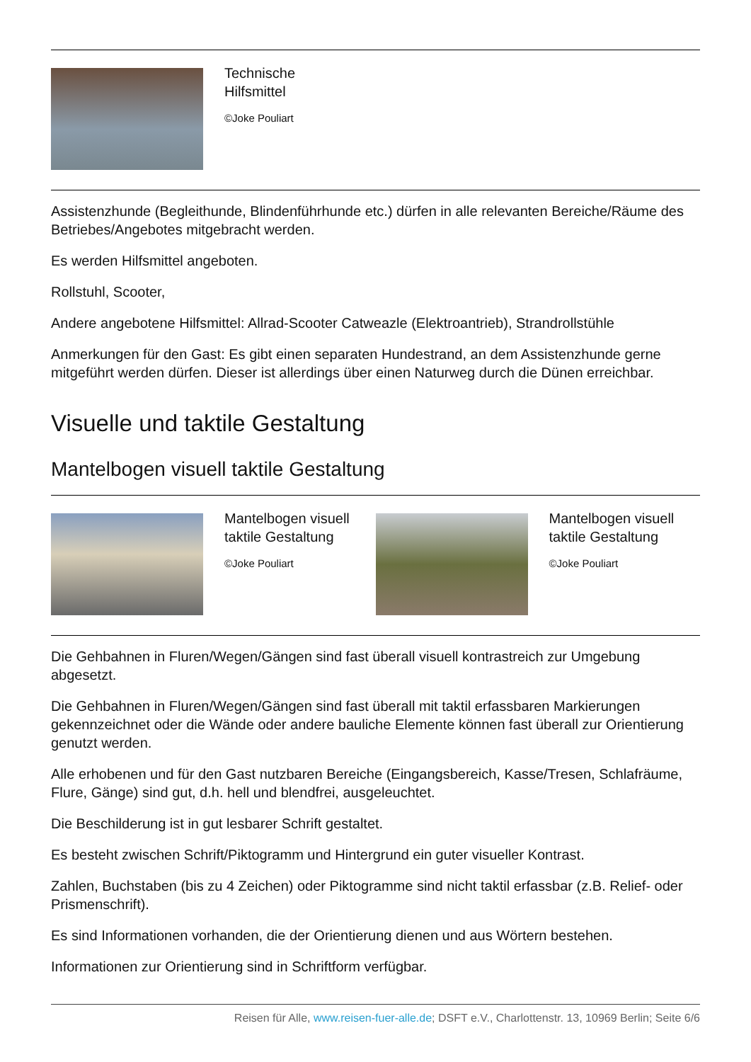Technische
Hilfsmittel
©Joke Pouliart
Assistenzhunde (Begleithunde, Blindenführhunde etc.) dürfen in alle relevanten Bereiche/Räume des Betriebes/Angebotes mitgebracht werden.
Es werden Hilfsmittel angeboten.
Rollstuhl, Scooter,
Andere angebotene Hilfsmittel: Allrad-Scooter Catweazle (Elektroantrieb), Strandrollstühle
Anmerkungen für den Gast: Es gibt einen separaten Hundestrand, an dem Assistenzhunde gerne mitgeführt werden dürfen. Dieser ist allerdings über einen Naturweg durch die Dünen erreichbar.
Visuelle und taktile Gestaltung
Mantelbogen visuell taktile Gestaltung
Mantelbogen visuell taktile Gestaltung
©Joke Pouliart
Mantelbogen visuell taktile Gestaltung
©Joke Pouliart
Die Gehbahnen in Fluren/Wegen/Gängen sind fast überall visuell kontrastreich zur Umgebung abgesetzt.
Die Gehbahnen in Fluren/Wegen/Gängen sind fast überall mit taktil erfassbaren Markierungen gekennzeichnet oder die Wände oder andere bauliche Elemente können fast überall zur Orientierung genutzt werden.
Alle erhobenen und für den Gast nutzbaren Bereiche (Eingangsbereich, Kasse/Tresen, Schlafräume, Flure, Gänge) sind gut, d.h. hell und blendfrei, ausgeleuchtet.
Die Beschilderung ist in gut lesbarer Schrift gestaltet.
Es besteht zwischen Schrift/Piktogramm und Hintergrund ein guter visueller Kontrast.
Zahlen, Buchstaben (bis zu 4 Zeichen) oder Piktogramme sind nicht taktil erfassbar (z.B. Relief- oder Prismenschrift).
Es sind Informationen vorhanden, die der Orientierung dienen und aus Wörtern bestehen.
Informationen zur Orientierung sind in Schriftform verfügbar.
Reisen für Alle, www.reisen-fuer-alle.de; DSFT e.V., Charlottenstr. 13, 10969 Berlin; Seite 6/6